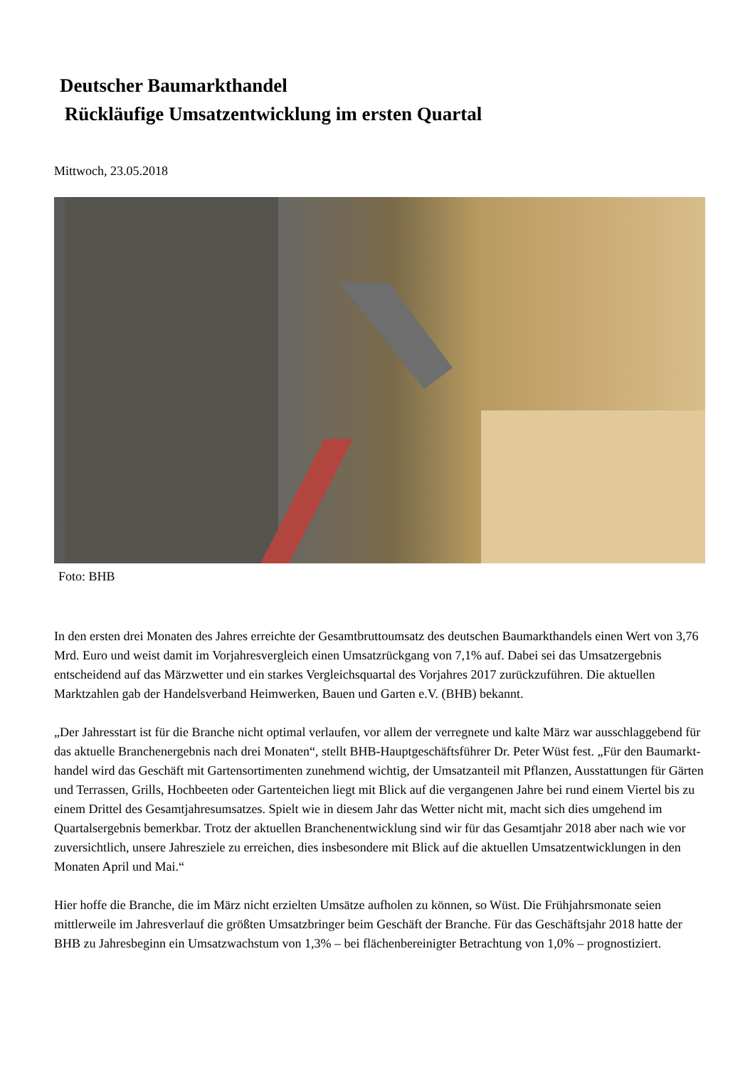Deutscher Baumarkthandel
Rückläufige Umsatzentwicklung im ersten Quartal
Mittwoch, 23.05.2018
Foto: BHB
In den ersten drei Monaten des Jahres erreichte der Gesamtbruttoumsatz des deutschen Baumarkthandels einen Wert von 3,76 Mrd. Euro und weist damit im Vorjahresvergleich einen Umsatzrückgang von 7,1% auf. Dabei sei das Umsatzergebnis entscheidend auf das Märzwetter und ein starkes Vergleichsquartal des Vorjahres 2017 zurückzuführen. Die aktuellen Marktzahlen gab der Handelsverband Heimwerken, Bauen und Garten e.V. (BHB) bekannt.
„Der Jahresstart ist für die Branche nicht optimal verlaufen, vor allem der verregnete und kalte März war ausschlaggebend für das aktuelle Branchenergebnis nach drei Monaten“, stellt BHB-Hauptgeschäftsführer Dr. Peter Wüst fest. „Für den Baumarkt-handel wird das Geschäft mit Gartensortimenten zunehmend wichtig, der Umsatzanteil mit Pflanzen, Ausstattungen für Gärten und Terrassen, Grills, Hochbeeten oder Gartenteichen liegt mit Blick auf die vergangenen Jahre bei rund einem Viertel bis zu einem Drittel des Gesamtjahresumsatzes. Spielt wie in diesem Jahr das Wetter nicht mit, macht sich dies umgehend im Quartalsergebnis bemerkbar. Trotz der aktuellen Branchenentwicklung sind wir für das Gesamtjahr 2018 aber nach wie vor zuversichtlich, unsere Jahresziele zu erreichen, dies insbesondere mit Blick auf die aktuellen Umsatzentwicklungen in den Monaten April und Mai.“
Hier hoffe die Branche, die im März nicht erzielten Umsätze aufholen zu können, so Wüst. Die Frühjahrsmonate seien mittlerweile im Jahresverlauf die größten Umsatzbringer beim Geschäft der Branche. Für das Geschäftsjahr 2018 hatte der BHB zu Jahresbeginn ein Umsatzwachstum von 1,3% – bei flächenbereinigter Betrachtung von 1,0% – prognostiziert.